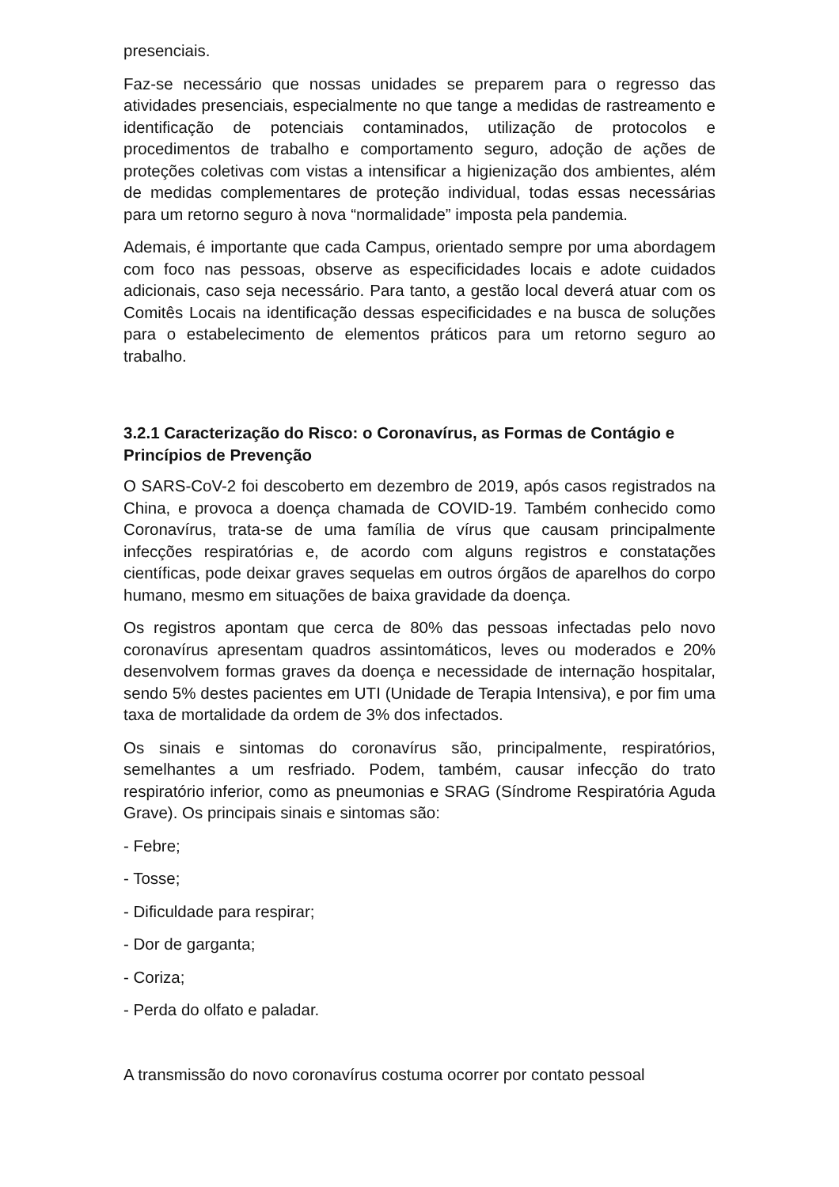presenciais.
Faz-se necessário que nossas unidades se preparem para o regresso das atividades presenciais, especialmente no que tange a medidas de rastreamento e identificação de potenciais contaminados, utilização de protocolos e procedimentos de trabalho e comportamento seguro, adoção de ações de proteções coletivas com vistas a intensificar a higienização dos ambientes, além de medidas complementares de proteção individual, todas essas necessárias para um retorno seguro à nova “normalidade” imposta pela pandemia.
Ademais, é importante que cada Campus, orientado sempre por uma abordagem com foco nas pessoas, observe as especificidades locais e adote cuidados adicionais, caso seja necessário. Para tanto, a gestão local deverá atuar com os Comitês Locais na identificação dessas especificidades e na busca de soluções para o estabelecimento de elementos práticos para um retorno seguro ao trabalho.
3.2.1 Caracterização do Risco: o Coronavírus, as Formas de Contágio e Princípios de Prevenção
O SARS-CoV-2 foi descoberto em dezembro de 2019, após casos registrados na China, e provoca a doença chamada de COVID-19. Também conhecido como Coronavírus, trata-se de uma família de vírus que causam principalmente infecções respiratórias e, de acordo com alguns registros e constatações científicas, pode deixar graves sequelas em outros órgãos de aparelhos do corpo humano, mesmo em situações de baixa gravidade da doença.
Os registros apontam que cerca de 80% das pessoas infectadas pelo novo coronavírus apresentam quadros assintomáticos, leves ou moderados e 20% desenvolvem formas graves da doença e necessidade de internação hospitalar, sendo 5% destes pacientes em UTI (Unidade de Terapia Intensiva), e por fim uma taxa de mortalidade da ordem de 3% dos infectados.
Os sinais e sintomas do coronavírus são, principalmente, respiratórios, semelhantes a um resfriado. Podem, também, causar infecção do trato respiratório inferior, como as pneumonias e SRAG (Síndrome Respiratória Aguda Grave). Os principais sinais e sintomas são:
- Febre;
- Tosse;
- Dificuldade para respirar;
- Dor de garganta;
- Coriza;
- Perda do olfato e paladar.
A transmissão do novo coronavírus costuma ocorrer por contato pessoal